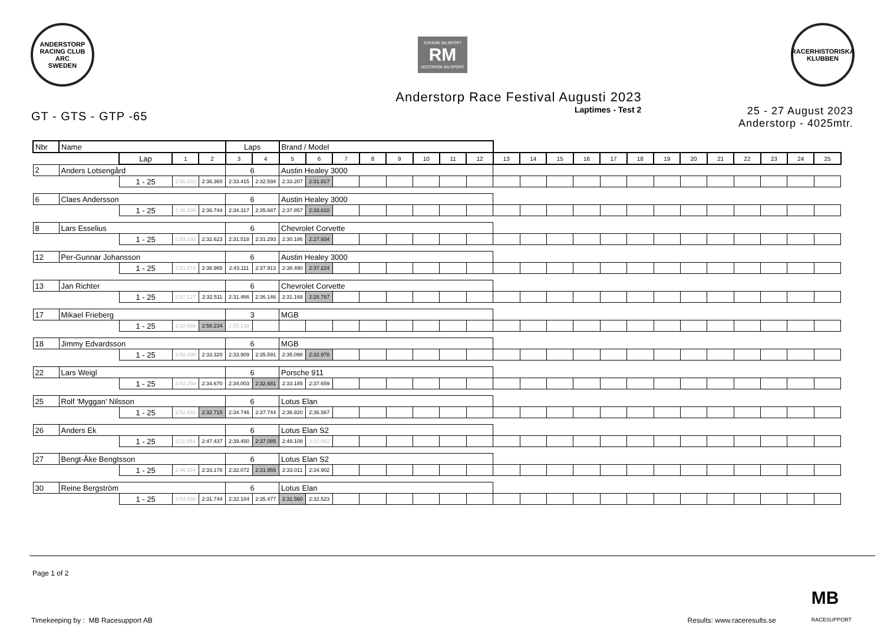ANDERSTORP RACING CLUB
ARC
SWEDEN
SVENSK BILSPORT
RM
HISTORISK BILSPORT
RACERHISTORISKA KLUBBEN
Anderstorp Race Festival Augusti 2023
GT - GTS - GTP -65
Laptimes - Test 2
25 - 27 August 2023
Anderstorp - 4025mtr.
| Nbr | Name | | | | Laps | | Brand / Model | | | | | | | | | | | | | | | | | | | | |
| | | Lap | 1 | 2 | 3 | 4 | 5 | 6 | 7 | 8 | 9 | 10 | 11 | 12 | 13 | 14 | 15 | 16 | 17 | 18 | 19 | 20 | 21 | 22 | 23 | 24 | 25 |
| 2 | Anders Lotsengård | | | | 6 | | Austin Healey 3000 | | | | | | | | | | | | | | | | | | | | |
| | | 1 - 25 | 2:56.833 | 2:36.360 | 2:33.415 | 2:32.594 | 2:33.207 | 2:31.817 | | | | | | | | | | | | | | | | | | | |
| 6 | Claes Andersson | | | | 6 | | Austin Healey 3000 | | | | | | | | | | | | | | | | | | | | |
| | | 1 - 25 | 2:46.889 | 2:36.744 | 2:34.317 | 2:35.687 | 2:37.857 | 2:33.610 | | | | | | | | | | | | | | | | | | | |
| 8 | Lars Esselius | | | | 6 | | Chevrolet Corvette | | | | | | | | | | | | | | | | | | | | |
| | | 1 - 25 | 2:59.332 | 2:32.623 | 2:31.518 | 2:31.293 | 2:30.186 | 2:27.934 | | | | | | | | | | | | | | | | | | | |
| 12 | Per-Gunnar Johansson | | | | 6 | | Austin Healey 3000 | | | | | | | | | | | | | | | | | | | | |
| | | 1 - 25 | 2:51.572 | 2:38.965 | 2:43.111 | 2:37.913 | 2:38.490 | 2:37.224 | | | | | | | | | | | | | | | | | | | |
| 13 | Jan Richter | | | | 6 | | Chevrolet Corvette | | | | | | | | | | | | | | | | | | | | |
| | | 1 - 25 | 2:57.127 | 2:32.511 | 2:31.466 | 2:36.146 | 2:31.168 | 2:28.767 | | | | | | | | | | | | | | | | | | | |
| 17 | Mikael Frieberg | | | | 3 | | MGB | | | | | | | | | | | | | | | | | | | | |
| | | 1 - 25 | 3:18.658 | 2:58.234 | 2:55.138 | | | | | | | | | | | | | | | | | | | | | | |
| 18 | Jimmy Edvardsson | | | | 6 | | MGB | | | | | | | | | | | | | | | | | | | | |
| | | 1 - 25 | 2:58.398 | 2:33.320 | 2:33.909 | 2:35.591 | 2:35.098 | 2:32.978 | | | | | | | | | | | | | | | | | | | |
| 22 | Lars Weigl | | | | 6 | | Porsche 911 | | | | | | | | | | | | | | | | | | | | |
| | | 1 - 25 | 2:41.250 | 2:34.670 | 2:34.003 | 2:32.681 | 2:33.185 | 2:37.659 | | | | | | | | | | | | | | | | | | | |
| 25 | Rolf 'Myggan' Nilsson | | | | 6 | | Lotus Elan | | | | | | | | | | | | | | | | | | | | |
| | | 1 - 25 | 2:52.831 | 2:32.715 | 2:34.746 | 2:37.744 | 2:36.920 | 2:36.567 | | | | | | | | | | | | | | | | | | | |
| 26 | Anders Ek | | | | 6 | | Lotus Elan S2 | | | | | | | | | | | | | | | | | | | | |
| | | 1 - 25 | 3:11.954 | 2:47.437 | 2:39.450 | 2:37.085 | 2:49.108 | 3:03.062 | | | | | | | | | | | | | | | | | | | |
| 27 | Bengt-Åke Bengtsson | | | | 6 | | Lotus Elan S2 | | | | | | | | | | | | | | | | | | | | |
| | | 1 - 25 | 2:46.154 | 2:33.178 | 2:32.072 | 2:31.955 | 2:33.011 | 2:34.902 | | | | | | | | | | | | | | | | | | | |
| 30 | Reine Bergström | | | | 6 | | Lotus Elan | | | | | | | | | | | | | | | | | | | | |
| | | 1 - 25 | 2:54.939 | 2:31.744 | 2:32.184 | 2:35.477 | 2:31.560 | 2:32.523 | | | | | | | | | | | | | | | | | | | |
Page 1 of 2
Timekeeping by : MB Racesupport AB Results: www.raceresults.se MB
RACESUPPORT